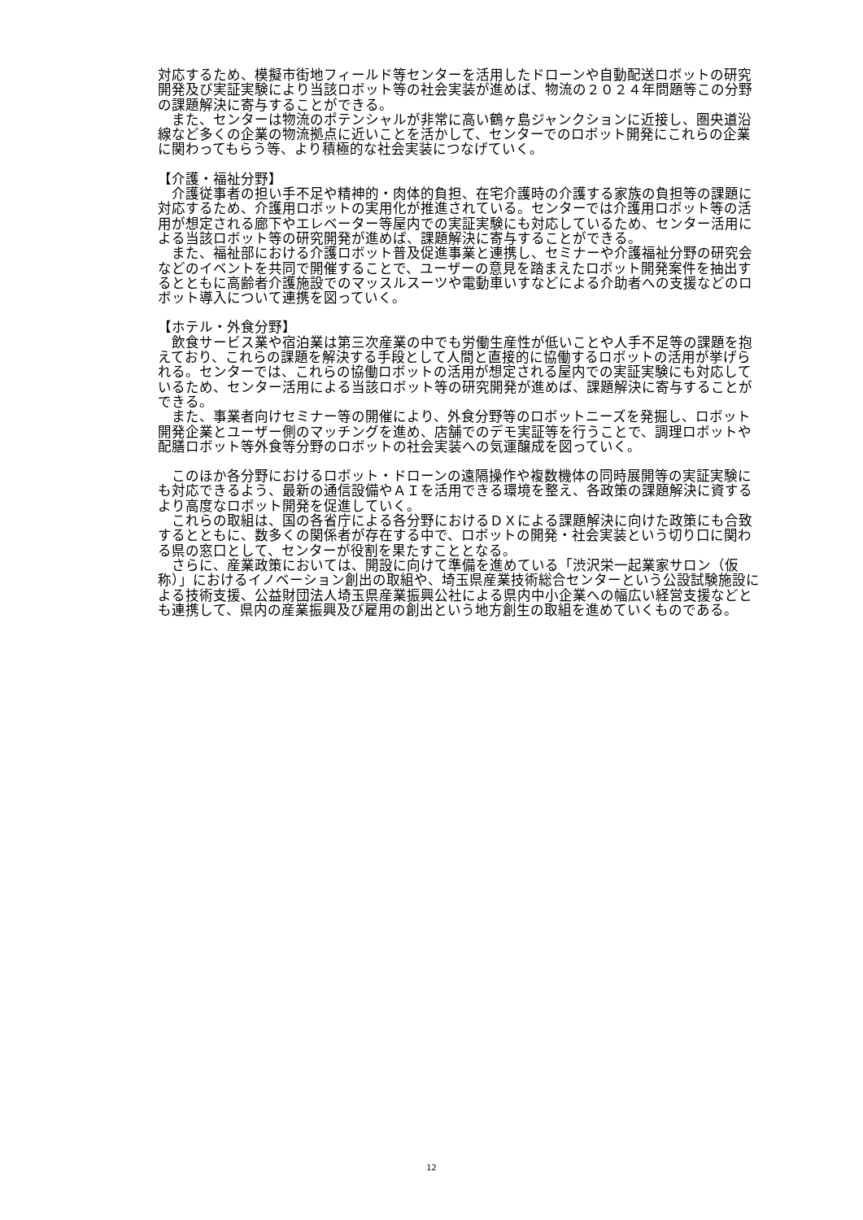対応するため、模擬市街地フィールド等センターを活用したドローンや自動配送ロボットの研究開発及び実証実験により当該ロボット等の社会実装が進めば、物流の２０２４年問題等この分野の課題解決に寄与することができる。
　また、センターは物流のポテンシャルが非常に高い鶴ヶ島ジャンクションに近接し、圏央道沿線など多くの企業の物流拠点に近いことを活かして、センターでのロボット開発にこれらの企業に関わってもらう等、より積極的な社会実装につなげていく。
【介護・福祉分野】
　介護従事者の担い手不足や精神的・肉体的負担、在宅介護時の介護する家族の負担等の課題に対応するため、介護用ロボットの実用化が推進されている。センターでは介護用ロボット等の活用が想定される廊下やエレベーター等屋内での実証実験にも対応しているため、センター活用による当該ロボット等の研究開発が進めば、課題解決に寄与することができる。
　また、福祉部における介護ロボット普及促進事業と連携し、セミナーや介護福祉分野の研究会などのイベントを共同で開催することで、ユーザーの意見を踏まえたロボット開発案件を抽出するとともに高齢者介護施設でのマッスルスーツや電動車いすなどによる介助者への支援などのロボット導入について連携を図っていく。
【ホテル・外食分野】
　飲食サービス業や宿泊業は第三次産業の中でも労働生産性が低いことや人手不足等の課題を抱えており、これらの課題を解決する手段として人間と直接的に協働するロボットの活用が挙げられる。センターでは、これらの協働ロボットの活用が想定される屋内での実証実験にも対応しているため、センター活用による当該ロボット等の研究開発が進めば、課題解決に寄与することができる。
　また、事業者向けセミナー等の開催により、外食分野等のロボットニーズを発掘し、ロボット開発企業とユーザー側のマッチングを進め、店舗でのデモ実証等を行うことで、調理ロボットや配膳ロボット等外食等分野のロボットの社会実装への気運醸成を図っていく。
　このほか各分野におけるロボット・ドローンの遠隔操作や複数機体の同時展開等の実証実験にも対応できるよう、最新の通信設備やＡＩを活用できる環境を整え、各政策の課題解決に資するより高度なロボット開発を促進していく。
　これらの取組は、国の各省庁による各分野におけるＤＸによる課題解決に向けた政策にも合致するとともに、数多くの関係者が存在する中で、ロボットの開発・社会実装という切り口に関わる県の窓口として、センターが役割を果たすこととなる。
　さらに、産業政策においては、開設に向けて準備を進めている「渋沢栄一起業家サロン（仮称）」におけるイノベーション創出の取組や、埼玉県産業技術総合センターという公設試験施設による技術支援、公益財団法人埼玉県産業振興公社による県内中小企業への幅広い経営支援などとも連携して、県内の産業振興及び雇用の創出という地方創生の取組を進めていくものである。
12